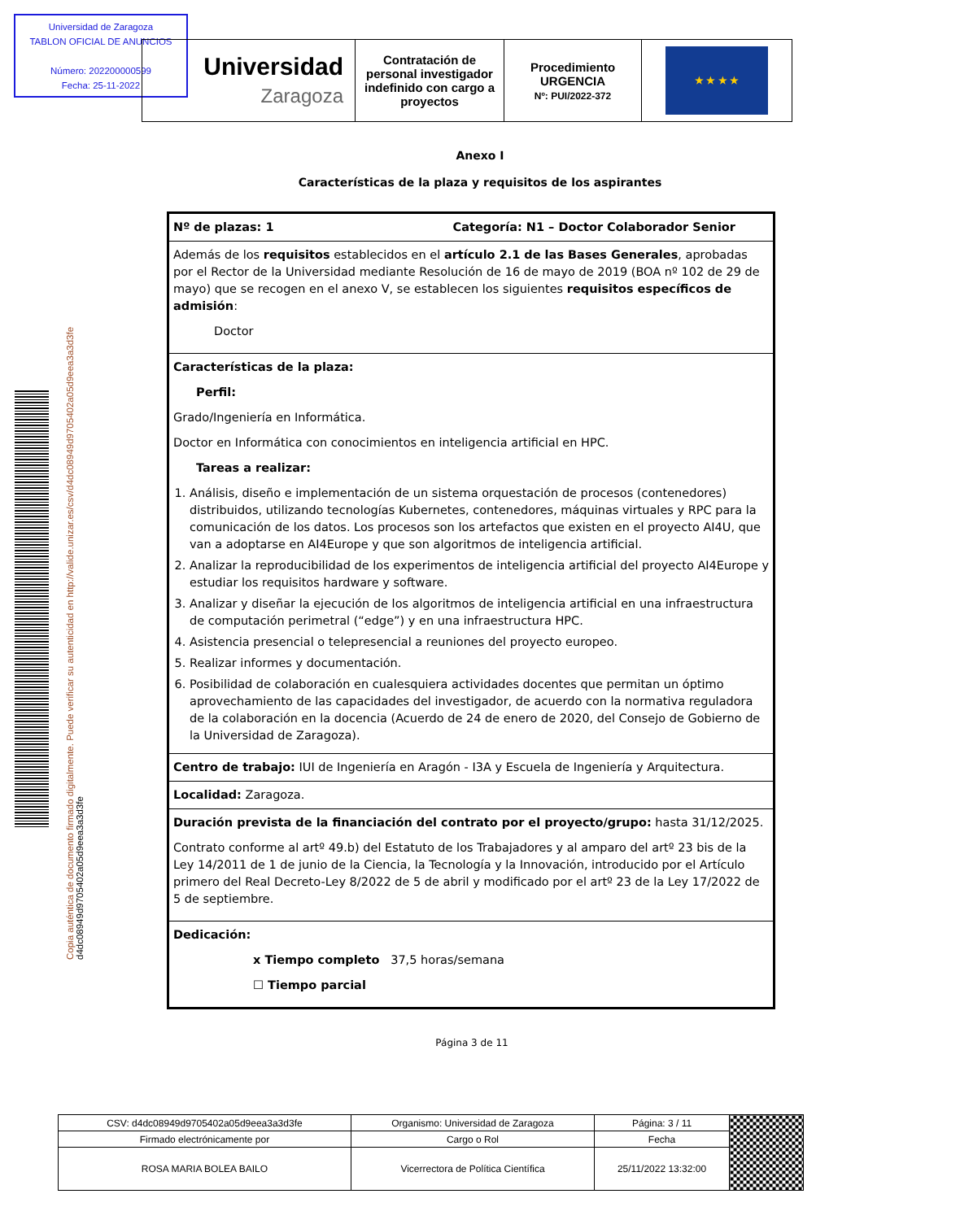Universidad de Zaragoza
TABLON OFICIAL DE ANUNCIOS
Número: 202200000599
Fecha: 25-11-2022
| Universidad Zaragoza | Contratación de personal investigador indefinido con cargo a proyectos | Procedimiento URGENCIA Nº: PUI/2022-372 | ★ ★ ★ ★ |
Copia auténtica de documento firmado digitalmente. Puede verificar su autenticidad en http://valide.unizar.es/csv/d4dc08949d9705402a05d9eea3a3d3fe
d4dc08949d9705402a05d9eea3a3d3fe
Anexo I
Características de la plaza y requisitos de los aspirantes
| Nº de plazas: 1 Categoría: N1 – Doctor Colaborador Senior |
| Además de los requisitos establecidos en el artículo 2.1 de las Bases Generales , aprobadas por el Rector de la Universidad mediante Resolución de 16 de mayo de 2019 (BOA nº 102 de 29 de mayo) que se recogen en el anexo V, se establecen los siguientes requisitos específicos de admisión : Doctor |
| Características de la plaza: Perfil: Grado/Ingeniería en Informática. Doctor en Informática con conocimientos en inteligencia artificial en HPC. Tareas a realizar: 1. Análisis, diseño e implementación de un sistema orquestación de procesos (contenedores) distribuidos, utilizando tecnologías Kubernetes, contenedores, máquinas virtuales y RPC para la comunicación de los datos. Los procesos son los artefactos que existen en el proyecto AI4U, que van a adoptarse en AI4Europe y que son algoritmos de inteligencia artificial. 2. Analizar la reproducibilidad de los experimentos de inteligencia artificial del proyecto AI4Europe y estudiar los requisitos hardware y software. 3. Analizar y diseñar la ejecución de los algoritmos de inteligencia artificial en una infraestructura de computación perimetral (“edge”) y en una infraestructura HPC. 4. Asistencia presencial o telepresencial a reuniones del proyecto europeo. 5. Realizar informes y documentación. 6. Posibilidad de colaboración en cualesquiera actividades docentes que permitan un óptimo aprovechamiento de las capacidades del investigador, de acuerdo con la normativa reguladora de la colaboración en la docencia (Acuerdo de 24 de enero de 2020, del Consejo de Gobierno de la Universidad de Zaragoza). |
| Centro de trabajo: IUI de Ingeniería en Aragón - I3A y Escuela de Ingeniería y Arquitectura. |
| Localidad: Zaragoza. |
| Duración prevista de la financiación del contrato por el proyecto/grupo: hasta 31/12/2025. Contrato conforme al artº 49.b) del Estatuto de los Trabajadores y al amparo del artº 23 bis de la Ley 14/2011 de 1 de junio de la Ciencia, la Tecnología y la Innovación, introducido por el Artículo primero del Real Decreto-Ley 8/2022 de 5 de abril y modificado por el artº 23 de la Ley 17/2022 de 5 de septiembre. |
| Dedicación: x Tiempo completo 37,5 horas/semana ☐ Tiempo parcial |
Página 3 de 11
| CSV: d4dc08949d9705402a05d9eea3a3d3fe | Organismo: Universidad de Zaragoza | Página: 3 / 11 | |
| Firmado electrónicamente por | Cargo o Rol | Fecha | |
| ROSA MARIA BOLEA BAILO | Vicerrectora de Política Científica | 25/11/2022 13:32:00 | |